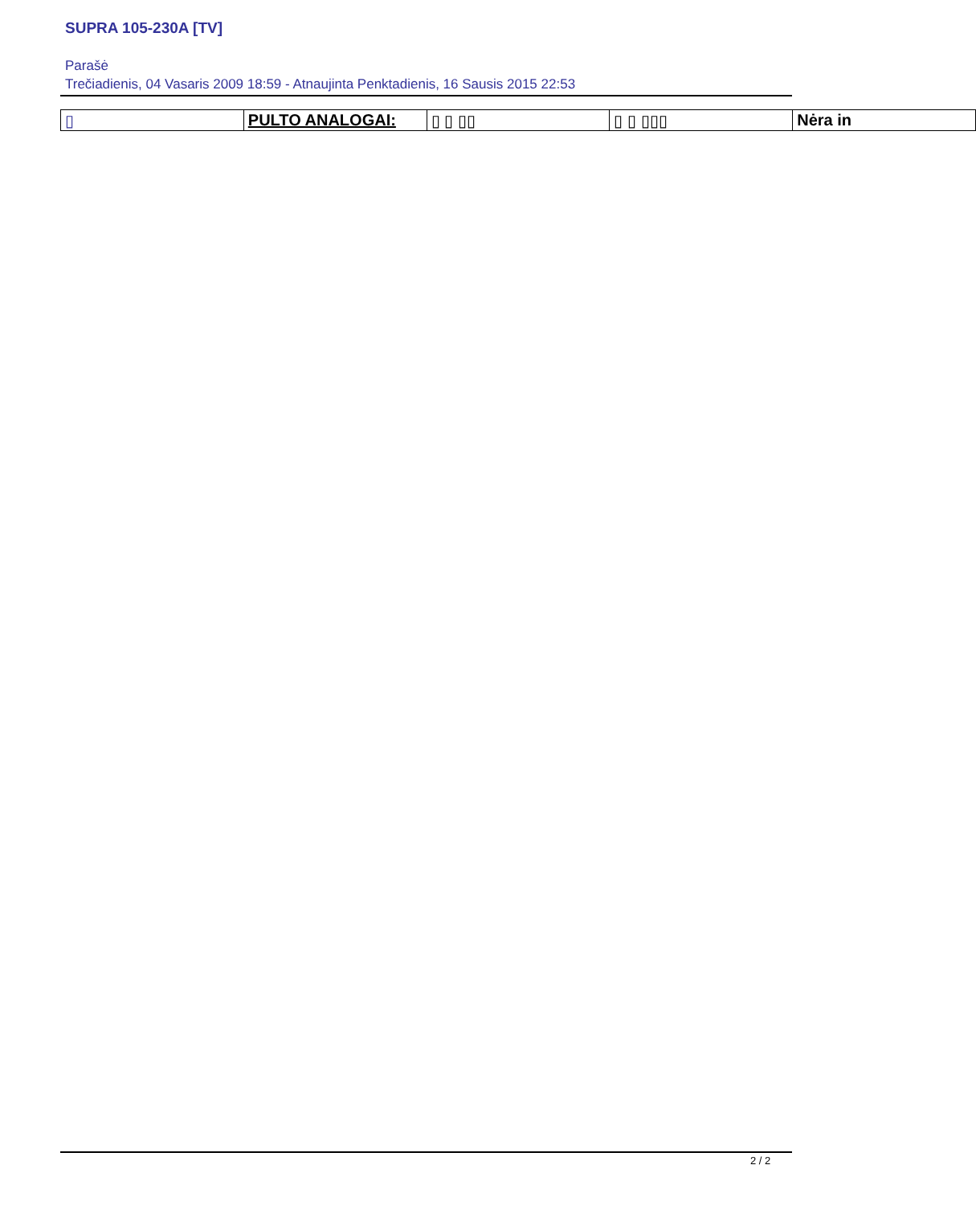SUPRA 105-230A [TV]
Parašė
Trečiadienis, 04 Vasaris 2009 18:59 - Atnaujinta Penktadienis, 16 Sausis 2015 22:53
| ▯ | PULTO ANALOGAI: | ▯ ▯ ▯▯ | ▯ ▯ ▯▯▯ | Nėra in |
2 / 2